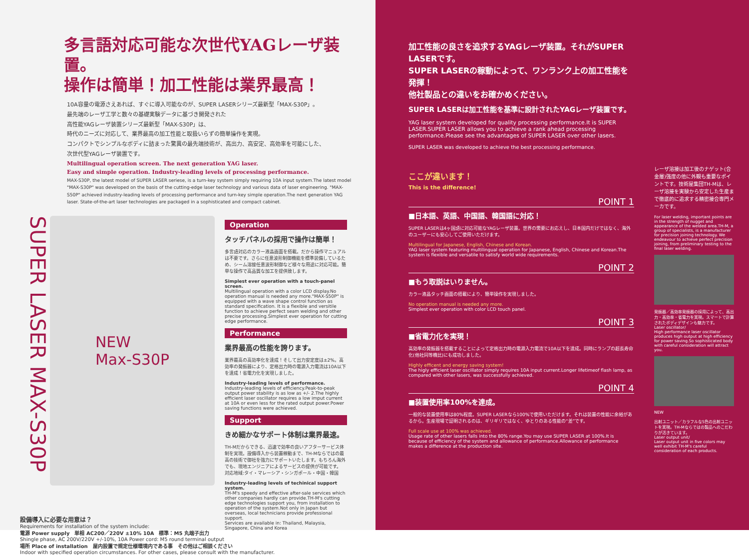多言語対応可能な次世代YAGレーザ装置。
操作は簡単！加工性能は業界最高！
10A容量の電源さえあれば、すぐに導入可能なのが、SUPER LASERシリーズ最新型「MAX-S30P」。
最先端のレーザ工学と数々の基礎実験データに基づき開発された
高性能YAGレーザ装置シリーズ最新型「MAX-S30P」は、
時代のニーズに対応して、業界最高の加工性能と取扱いらずの簡単操作を実現。
コンパクトでシンプルなボディに詰まった驚異の最先端技術が、高出力、高安定、高効率を可能にした、
次世代型YAGレーザ装置です。
Multilingual operation screen. The next generation YAG laser.
Easy and simple operation. Industry-leading levels of processing performance.
MAX-S30P, the latest model of SUPER LASER seriese, is a turn-key system simply requiring 10A input system.The latest model "MAX-S30P" was developed on the basis of the cutting-edge laser technology and various data of laser engineering. "MAX-S50P" achieved industry-leading levels of processing performance and turn-key simple operation.The next generation YAG laser. State-of-the-art laser technologies are packaged in a sophisticated and compact cabinet.
SUPER LASER MAX-S30P
NEW
Max-S30P
Operation
タッチパネルの採用で操作は簡単！
多言語対応のカラー液晶画面を搭載。だから操作マニュアルは不要です。さらに任意波形制御機能を標準装備しているため、シーム溶接任意波形制御など様々な用途に対応可能。簡単な操作で高品質な加工を提供致します。
Simplest ever operation with a touch-panel screen.
Multilingual operation with a color LCD display.No operation manual is needed any more."MAX-S50P" is equipped with a wave shape control function as standard specification. It is a flexible and versitile function to achieve perfect seam welding and other precise processing.Simplest ever operation for cutting edge performance.
Performance
業界最高の性能を誇ります。
業界最高の高効率化を達成！そして出力安定度は±2%。高効率の発振器により、定格出力時の電源入力電流は10A以下を達成！省電力化を実現しました。
Industry-leading levels of performance.
Industry-leading levels of efficiency.Peak-to-peak output power stability is as low as +/- 2.The highly efficient laser oscillator requires a low imput current at 10A or even less for the rated output power.Power saving functions were achieved.
Support
きめ細かなサポート体制は業界最速。
TH-Mだからできる、迅速で効率の良いアフターサービス体制を実現。設備導入から装置稼動まで、TH-Mならではの最高の技術で御社を強力にサポートいたします。もちろん海外でも、現地エンジニアによるサービスの提供が可能です。
対応地域:タイ・マレーシア・シンガポール・中国・韓国
Industry-leading levels of techinical support system.
TH-M's speedy and effective after-sale services which other companies hardly can provide.TH-M's cutting edge technologies support you, from installation to operation of the system.Not only in Japan but overseas, local technicians provide professional support.
Services are available in: Thailand, Malaysia, Singapore, China and Korea
設備導入に必要な用意は？
Requirements for installation of the system include:
電源 Power supply　単相 AC200／220V ±10% 10A　標準：M5 丸端子出力
Shingle phase, AC 200V/220V +/-10%, 10A Power cord: M5 round terminal output
場所 Place of installation　屋内設置で規定仕様環境内である事　その他はご相談ください
Indoor with specified operation circumstances. For other cases, please consult with the manufacturer.
加工性能の良さを追求するYAGレーザ装置。それがSUPER LASERです。
SUPER LASERの稼動によって、ワンランク上の加工性能を発揮！
他社製品との違いをお確かめください。
SUPER LASERは加工性能を基準に設計されたYAGレーザ装置です。
YAG laser system developed for quality processing performance.It is SUPER LASER.SUPER LASER allows you to achieve a rank ahead processing performance.Please see the advantages of SUPER LASER over other lasers.
SUPER LASER was developed to achieve the best processing performance.
ここが違います！
This is the difference!
POINT 1
■日本語、英語、中国語、韓国語に対応！
SUPER LASERは4ヶ国語に対応可能なYAGレーザ装置。世界の需要にお応えし、日本国内だけではなく、海外のユーザーにも安心してご使用いただけます。
Multilingual for Japanese, English, Chinese and Korean.
YAG laser system featuring multilingual operation for Japanese, English, Chinese and Korean.The system is flexible and versatile to satisfy world wide requirements.
POINT 2
■もう取説はいりません。
カラー液晶タッチ画面の搭載により、簡単操作を実現しました。
No operation manual is needed any more.
Simplest ever operation with color LCD touch panel.
POINT 3
■省電力化を実現！
高効率の発振器を搭載することによって定格出力時の電源入力電流で10A以下を達成。同時にランプの超長寿命化(他社同等機比)にも成功しました。
Highly efficent and energy saving system!
The higly efficient laser oscillator simply requires 10A input current.Longer lifetimeof flash lamp, as compared with other lasers, was successfully achieved.
POINT 4
■装置使用率100%を達成。
一般的な装置使用率は80%程度。SUPER LASERなら100%で使用いただけます。それは装置の性能に余裕があるから。生産現場で証明されるのは、ギリギリではなく、ゆとりのある性能の“差”です。
Full scale use at 100% was achieved.
Usage rate of other lasers falls into the 80% range.You may use SUPER LASER at 100%.It is because of efficiency of the system and allowance of performance.Allowance of performance makes a difference at the production site.
レーザ溶接は加工後のナゲット(合金層)強度の他に外観も重要なポイントです。技術屋集団TH-Mは、レーザ溶接を実験から安定した生産まで徹底的に追求する精密接合専門メーカです。
For laser welding, important points are in the strength of nugget and appearance of the welded area.TH-M, a group of specialists, is a manufacturer for precision joining technology. We endeavour to achieve perfect precision joining, from preliminary testing to the final laser welding.
発振器／高効率発振器の採用によって、高出力・高効率・省電力を実現。スマートで計算されたボディデザインも魅力です。
Laser oscillator/
High performance laser oscillator produces high output at high efficiency for power saving.So sophisticated body with careful consideration will attract you.
NEW
出射ユニット／カラフルな5色の出射ユニットを実現。TH-Mならではの製品へのこだわりが活きています。
Laser output unit/
Laser output unit in five colors may well exhibit TH-M's careful consideration of each products.